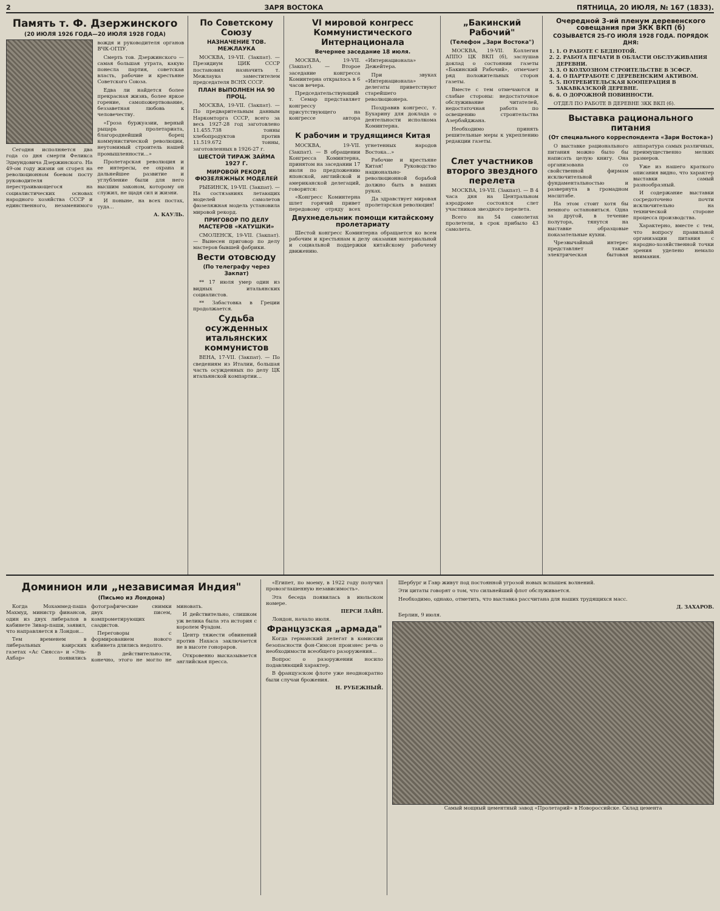2 ЗАРЯ ВОСТОКА ПЯТНИЦА, 20 ИЮЛЯ, № 167 (1833).
Память т. Ф. Дзержинского
(20 ИЮЛЯ 1926 ГОДА—20 ИЮЛЯ 1928 ГОДА)
Сегодня исполняется два года со дня смерти Феликса Эдмундовича Дзержинского. На 49-ом году жизни он сгорел на революционном боевом посту руководителя перестраивающегося на социалистических основах народного хозяйства СССР и единственного, незаменимого вождя и руководителя органов ВЧК-ОГПУ.
Смерть тов. Дзержинского — самая большая утрата, какую понесла партия, советская власть, рабочие и крестьяне Советского Союза.
Едва ли найдется более прекрасная жизнь, более яркое горение, самопожертвование, беззаветная любовь к человечеству.
«Гроза буржуазии, верный рыцарь пролетариата, благороднейший борец коммунистической революции, неутомимый строитель нашей промышленности...»
Пролетарская революция и ее интересы, ее охрана и дальнейшее развитие и углубление были для него высшим законом, которому он служил, не щадя сил и жизни.
И поныне, на всех постах, туда...
А. КАУЛЬ.
По Советскому Союзу
НАЗНАЧЕНИЕ ТОВ. МЕЖЛАУКА
МОСКВА, 19-VII. (Закпат). — Президиум ЦИК СССР постановил назначить т. Межлаука заместителем председателя ВСНХ СССР.
ПЛАН ВЫПОЛНЕН НА 90 ПРОЦ.
МОСКВА, 19-VII. (Закпат). — По предварительным данным Наркомторга СССР, всего за весь 1927-28 год заготовлено 11.455.738 тонны хлебопродуктов против 11.519.672 тонны, заготовленных в 1926-27 г.
ШЕСТОЙ ТИРАЖ ЗАЙМА 1927 Г.
МИРОВОЙ РЕКОРД ФЮЗЕЛЯЖНЫХ МОДЕЛЕЙ
РЫБИНСК, 19-VII. (Закпат). — На состязаниях летающих моделей самолетов фюзеляжная модель установила мировой рекорд.
ПРИГОВОР ПО ДЕЛУ МАСТЕРОВ «КАТУШКИ»
СМОЛЕНСК, 19-VII. (Закпат). — Вынесен приговор по делу мастеров бывшей фабрики.
Вести отовсюду
(По телеграфу через Закпат)
** 17 июля умер один из видных итальянских социалистов.
** Забастовка в Греции продолжается.
Судьба осужденных итальянских коммунистов
ВЕНА, 17-VII. (Закпат). — По сведениям из Италии, большая часть осужденных по делу ЦК итальянской компартии...
VI мировой конгресс Коммунистического Интернационала
Вечернее заседание 18 июля.
МОСКВА, 19-VII. (Закпат). — Второе заседание конгресса Коминтерна открылось в 6 часов вечера.
Председательствующий т. Семар представляет конгрессу присутствующего на конгрессе автора «Интернационала» Дежейтера.
При звуках «Интернационала» делегаты приветствуют старейшего революционера.
Поздравив конгресс, т. Бухарину для доклада о деятельности исполкома Коминтерна.
К рабочим и трудящимся Китая
МОСКВА, 19-VII. (Закпат). — В обращении Конгресса Коминтерна, принятом на заседании 17 июля по предложению японской, английской и американской делегаций, говорится:
«Конгресс Коминтерна шлет горячий привет передовому отряду всех угнетенных народов Востока...»
Рабочие и крестьяне Китая! Руководство национально-революционной борьбой должно быть в ваших руках.
Да здравствует мировая пролетарская революция!
Двухнедельник помощи китайскому пролетариату
Шестой конгресс Коминтерна обращается ко всем рабочим и крестьянам к делу оказания материальной и социальной поддержки китайскому рабочему движению.
„Бакинский Рабочий"
(Телефон „Зари Востока")
МОСКВА, 19-VII. Коллегия АППО ЦК ВКП (б), заслушав доклад о состоянии газеты «Бакинский Рабочий», отмечает ряд положительных сторон газеты.
Вместе с тем отмечаются и слабые стороны: недостаточное обслуживание читателей, недостаточная работа по освещению строительства Азербайджана.
Необходимо принять решительные меры к укреплению редакции газеты.
Слет участников второго звездного перелета
МОСКВА, 19-VII. (Закпат). — В 4 часа дня на Центральном аэродроме состоялся слет участников звездного перелета.
Всего на 54 самолетах пролетели, в срок прибыло 43 самолета.
Очередной 3-ий пленум деревенского совещания при ЗКК ВКП (б)
СОЗЫВАЕТСЯ 25-ГО ИЮЛЯ 1928 ГОДА. ПОРЯДОК ДНЯ:
1. 1. О РАБОТЕ С БЕДНОТОЙ.
2. 2. РАБОТА ПЕЧАТИ В ОБЛАСТИ ОБСЛУЖИВАНИЯ ДЕРЕВНИ.
3. 3. О КОЛХОЗНОМ СТРОИТЕЛЬСТВЕ В ЗСФСР.
4. 4. О ПАРТРАБОТЕ С ДЕРЕВЕНСКИМ АКТИВОМ.
5. 5. ПОТРЕБИТЕЛЬСКАЯ КООПЕРАЦИЯ В ЗАКАВКАЗСКОЙ ДЕРЕВНЕ.
6. 6. О ДОРОЖНОЙ ПОВИННОСТИ.
ОТДЕЛ ПО РАБОТЕ В ДЕРЕВНЕ ЗКК ВКП (б).
Выставка рационального питания
(От специального корреспондента «Зари Востока»)
О выставке рационального питания можно было бы написать целую книгу. Она организована со свойственной фирмам исключительной фундаментальностью и развернута в громадном масштабе.
На этом стоит хотя бы немного остановиться. Одна за другой, в течение полутора, тянутся на выставке образцовые показательные кухни.
Чрезвычайный интерес представляет также электрическая бытовая аппаратура самых различных, преимущественно мелких размеров.
Уже из нашего краткого описания видно, что характер выставки самый разнообразный.
И содержание выставки сосредоточено почти исключительно на технической стороне процесса производства.
Характерно, вместе с тем, что вопросу правильной организации питания с народно-хозяйственной точки зрения уделено немало внимания.
Доминион или „независимая Индия"
(Письмо из Лондона)
Когда Мохаммед-паша Махмуд, министр финансов, один из двух либералов в кабинете Зивар-паши, заявил, что направляется в Лондон...
Тем временем в либеральных каирских газетах «Ас Сиясса» и «Эль-Ахбар» появились фотографические снимки двух писем, компрометирующих саадистов.
Переговоры с формированием нового кабинета длились недолго.
В действительности, конечно, этого не могло не миновать.
И действительно, слишком уж велика была эта история с королем Фуадом.
Центр тяжести обвинений против Нахаса заключается не в высоте гонораров.
Откровенно высказывается английская пресса.
«Египет, по моему, в 1922 году получил провозглашенную независимость».
Эта беседа появилась в июльском номере.
ПЕРСИ ЛАЙН.
Лондон, начало июля.
Французская „армада"
Когда германский делегат в комиссии безопасности фон-Симсон произнес речь о необходимости всеобщего разоружения...
Вопрос о разоружении носило подавляющий характер.
В французском флоте уже неоднократно были случаи брожения.
Н. РУБЕЖНЫЙ.
Шербург и Гавр живут под постоянной угрозой новых вспышек волнений.
Эти цитаты говорят о том, что сильнейший флот обслуживается.
Необходимо, однако, отметить, что выставка рассчитана для наших трудящихся масс.
Д. ЗАХАРОВ.
Берлин, 9 июля.
Самый мощный цементный завод «Пролетарий» в Новороссийске. Склад цемента